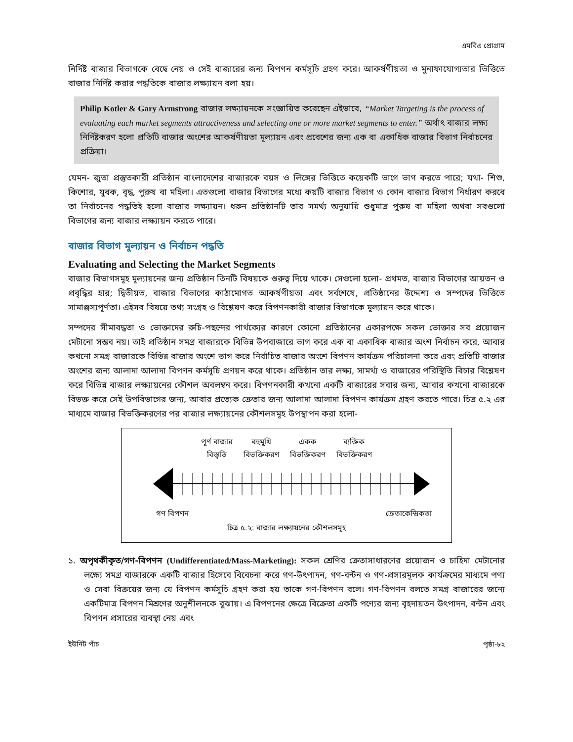এমবিএ প্রোগ্রাম
নির্দিষ্ট বাজার বিভাগকে বেছে নেয় ও সেই বাজারের জন্য বিপণন কর্মসূচি গ্রহণ করে। আকর্ষণীয়তা ও মুনাফাযোগ্যতার ভিত্তিতে বাজার নির্দিষ্ট করার পদ্ধতিকে বাজার লক্ষ্যায়ন বলা হয়।
Philip Kotler & Gary Armstrong বাজার লক্ষ্যায়নকে সংজ্ঞায়িত করেছেন এইভাবে, “Market Targeting is the process of evaluating each market segments attractiveness and selecting one or more market segments to enter.” অর্থাৎ বাজার লক্ষ্য নির্দিষ্টকরণ হলো প্রতিটি বাজার অংশের আকর্ষণীয়তা মূল্যায়ন এবং প্রবেশের জন্য এক বা একাধিক বাজার বিভাগ নির্বাচনের প্রক্রিয়া।
যেমন- জুতা প্রস্তুতকারী প্রতিষ্ঠান বাংলাদেশের বাজারকে বয়স ও লিঙ্গের ভিত্তিতে কয়েকটি ভাগে ভাগ করতে পারে; যথা- শিশু, কিশোর, যুবক, বৃদ্ধ, পুরুষ বা মহিলা। এতগুলো বাজার বিভাগের মধ্যে কয়টি বাজার বিভাগ ও কোন বাজার বিভাগ নির্ধারণ করবে তা নির্বাচনের পদ্ধতিই হলো বাজার লক্ষ্যায়ন। ধরুন প্রতিষ্ঠানটি তার সমর্থ্য অনুযায়ি শুধুমাত্র পুরুষ বা মহিলা অথবা সবগুলো বিভাগের জন্য বাজার লক্ষ্যায়ন করতে পারে।
বাজার বিভাগ মূল্যায়ন ও নির্বাচন পদ্ধতি
Evaluating and Selecting the Market Segments
বাজার বিভাগসমূহ মূল্যায়নের জন্য প্রতিষ্ঠান তিনটি বিষয়কে গুরুত্ব দিয়ে থাকে। সেগুলো হলো- প্রথমত, বাজার বিভাগের আয়তন ও প্রবৃদ্ধির হার; দ্বিতীয়ত, বাজার বিভাগের কাঠামোগত আকর্ষণীয়তা এবং সর্বশেষে, প্রতিষ্ঠানের উদ্দেশ্য ও সম্পদের ভিত্তিতে সামাঞ্জস্যপূর্ণতা। এইসব বিষয়ে তথ্য সংগ্রহ ও বিশ্লেষণ করে বিপণনকারী বাজার বিভাগকে মূল্যায়ন করে থাকে।
সম্পদের সীমাবদ্ধতা ও ভোক্তাদের রুচি-পছন্দের পার্থক্যের কারণে কোনো প্রতিষ্ঠানের একারপক্ষে সকল ভোক্তার সব প্রয়োজন মেটানো সম্ভব নয়। তাই প্রতিষ্ঠান সমগ্র বাজারকে বিভিন্ন উপবাজারে ভাগ করে এক বা একাধিক বাজার অংশ নির্বাচন করে, আবার কখনো সমগ্র বাজারকে বিভিন্ন বাজার অংশে ভাগ করে নির্বাচিত বাজার অংশে বিপণন কার্যক্রম পরিচালনা করে এবং প্রতিটি বাজার অংশের জন্য আলাদা আলাদা বিপণন কর্মসূচি প্রণয়ন করে থাকে। প্রতিষ্ঠান তার লক্ষ্য, সামর্থ্য ও বাজারের পরিস্থিতি বিচার বিশ্লেষণ করে বিভিন্ন বাজার লক্ষ্যায়নের কৌশল অবলম্বন করে। বিপণনকারী কখনো একটি বাজারের সবার জন্য, আবার কখনো বাজারকে বিভক্ত করে সেই উপবিভাগের জন্য, আবার প্রত্যেক ক্রেতার জন্য আলাদা আলাদা বিপণন কার্যক্রম গ্রহণ করতে পারে। চিত্র ৫.২ এর মাধ্যমে বাজার বিভক্তিকরণের পর বাজার লক্ষ্যায়নের কৌশলসমূহ উপস্থাপন করা হলো-
পূর্ণ বাজার
বিস্তৃতি
বহুমুখি
বিভক্তিকরণ
একক
বিভক্তিকরণ
ব্যক্তিক
বিভক্তিকরণ
গণ বিপণন ক্রেতাকেন্দ্রিকতা
চিত্র ৫.২: বাজার লক্ষ্যায়নের কৌশলসমূহ
১. অপৃথকীকৃত/গণ-বিপণন (Undifferentiated/Mass-Marketing): সকল শ্রেণির ক্রেতাসাধারণের প্রয়োজন ও চাহিদা মেটানোর লক্ষ্যে সমগ্র বাজারকে একটি বাজার হিসেবে বিবেচনা করে গণ-উৎপাদন, গণ-বন্টন ও গণ-প্রসারমূলক কার্যক্রমের মাধ্যমে পণ্য ও সেবা বিক্রয়ের জন্য যে বিপণন কর্মসূচি গ্রহণ করা হয় তাকে গণ-বিপণন বলে। গণ-বিপণন বলতে সমগ্র বাজারের জন্যে একটিমাত্র বিপণন মিশ্রণের অনুশীলনকে বুঝায়। এ বিপণনের ক্ষেত্রে বিক্রেতা একটি পণ্যের জন্য বৃহদায়তন উৎপাদন, বন্টন এবং বিপণন প্রসারের ব্যবস্থা নেয় এবং
ইউনিট পাঁচ পৃষ্ঠা-৮২